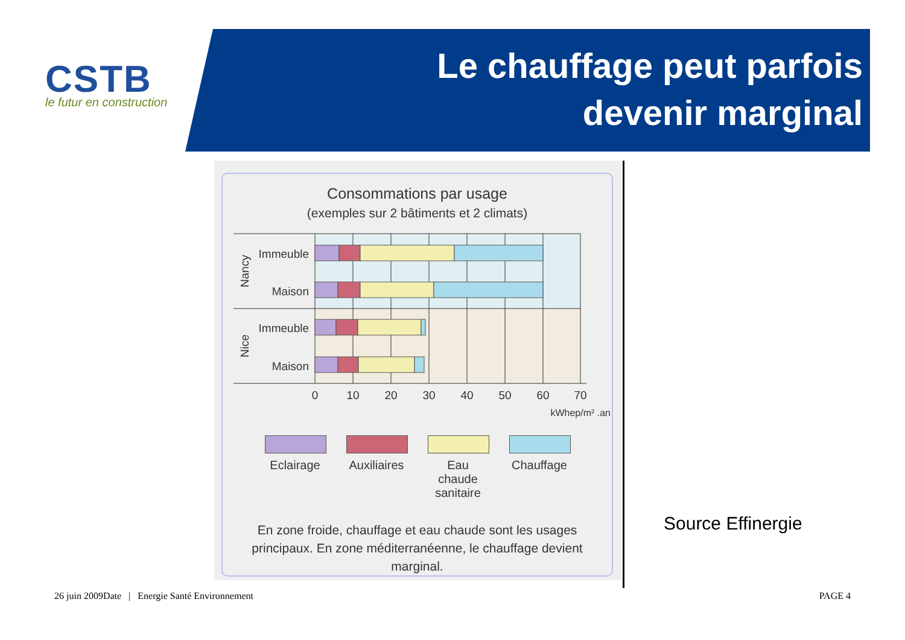CSTB
le futur en construction
Le chauffage peut parfois devenir marginal
Consommations par usage
(exemples sur 2 bâtiments et 2 climats)
Immeuble
Maison
Immeuble
Maison
Nancy
Nice
0
10
20
30
40
50
60
70
kWhep/m² .an
Eclairage
Auxiliaires
Eau chaude sanitaire
Chauffage
En zone froide, chauffage et eau chaude sont les usages principaux. En zone méditerranéenne, le chauffage devient marginal.
Source Effinergie
26 juin 2009Date | Energie Santé Environnement
PAGE 4